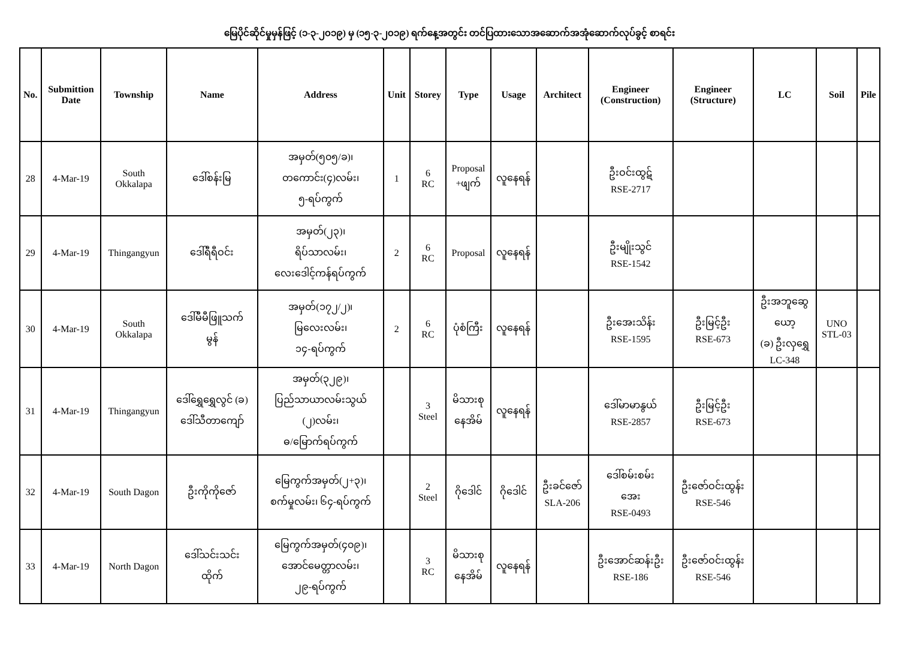မြေပိုင်ဆိုင်မှုမှန်ဖြင့် (၁-၃-၂၀၁၉) မှ (၁၅-၃-၂၀၁၉) ရက်နေ့အတွင်း တင်ပြထားသောအဆောက်အအုံဆောက်လုပ်ခွင့် စာရင်း
| No. | Submittion Date | Township | Name | Address | Unit | Storey | Type | Usage | Architect | Engineer (Construction) | Engineer (Structure) | LC | Soil | Pile |
| --- | --- | --- | --- | --- | --- | --- | --- | --- | --- | --- | --- | --- | --- | --- |
| 28 | 4-Mar-19 | South Okkalapa | ဒေါ်စန်းမြ | အမှတ်(၅၀၅/ခ)၊ တကောင်း(၄)လမ်း၊ ၅-ရပ်ကွက် | 1 | 6 RC | Proposal +ဖျက် | လူနေရန် | | ဦးဝင်းထွဋ် RSE-2717 | | | | |
| 29 | 4-Mar-19 | Thingangyun | ဒေါ်ရီရီဝင်း | အမှတ်(၂၃)၊ ရိပ်သာလမ်း၊ လေးဒေါင့်ကန်ရပ်ကွက် | 2 | 6 RC | Proposal | လူနေရန် | | ဦးမျိုးသွင် RSE-1542 | | | | |
| 30 | 4-Mar-19 | South Okkalapa | ဒေါ်မီမီဖြူသက် မွန် | အမှတ်(၁၇၂/၂)၊ မြလေးလမ်း၊ ၁၄-ရပ်ကွက် | 2 | 6 RC | ပုံစံကြီး | လူနေရန် | | ဦးအေးသိန်း RSE-1595 | ဦးမြင့်ဦး RSE-673 | ဦးအဘူဆွေ ယော့ (ခ) ဦးလှရွှေ LC-348 | UNO STL-03 | |
| 31 | 4-Mar-19 | Thingangyun | ဒေါ်ရွှေရွှေလွင် (ခ) ဒေါ်သီတာကျော် | အမှတ်(၃၂၉)၊ ပြည်သာယာလမ်းသွယ် (၂)လမ်း၊ ဓ/မြောက်ရပ်ကွက် | | 3 Steel | မိသားစု နေအိမ် | လူနေရန် | | ဒေါ်မာမာနွယ် RSE-2857 | ဦးမြင့်ဦး RSE-673 | | | |
| 32 | 4-Mar-19 | South Dagon | ဦးကိုကိုဇော် | မြေကွက်အမှတ်(၂+၃)၊ စက်မှုလမ်း၊ ၆၄-ရပ်ကွက် | | 2 Steel | ဂိုဒေါင် | ဂိုဒေါင် | ဦးခင်ဇော် SLA-206 | ဒေါ်စမ်းစမ်း အေး RSE-0493 | ဦးဇော်ဝင်းထွန်း RSE-546 | | | |
| 33 | 4-Mar-19 | North Dagon | ဒေါ်သင်းသင်း ထိုက် | မြေကွက်အမှတ်(၄၀၉)၊ အောင်မေတ္တာလမ်း၊ ၂၉-ရပ်ကွက် | | 3 RC | မိသားစု နေအိမ် | လူနေရန် | | ဦးအောင်ဆန်းဦး RSE-186 | ဦးဇော်ဝင်းထွန်း RSE-546 | | | |